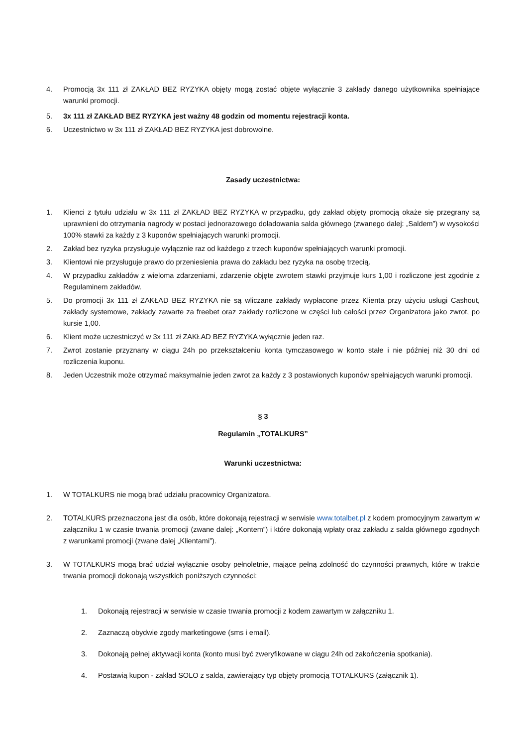4. Promocją 3x 111 zł ZAKŁAD BEZ RYZYKA objęty mogą zostać objęte wyłącznie 3 zakłady danego użytkownika spełniające warunki promocji.
5. 3x 111 zł ZAKŁAD BEZ RYZYKA jest ważny 48 godzin od momentu rejestracji konta.
6. Uczestnictwo w 3x 111 zł ZAKŁAD BEZ RYZYKA jest dobrowolne.
Zasady uczestnictwa:
1. Klienci z tytułu udziału w 3x 111 zł ZAKŁAD BEZ RYZYKA w przypadku, gdy zakład objęty promocją okaże się przegrany są uprawnieni do otrzymania nagrody w postaci jednorazowego doładowania salda głównego (zwanego dalej: „Saldem”) w wysokości 100% stawki za każdy z 3 kuponów spełniających warunki promocji.
2. Zakład bez ryzyka przysługuje wyłącznie raz od każdego z trzech kuponów spełniających warunki promocji.
3. Klientowi nie przysługuje prawo do przeniesienia prawa do zakładu bez ryzyka na osobę trzecią.
4. W przypadku zakładów z wieloma zdarzeniami, zdarzenie objęte zwrotem stawki przyjmuje kurs 1,00 i rozliczone jest zgodnie z Regulaminem zakładów.
5. Do promocji 3x 111 zł ZAKŁAD BEZ RYZYKA nie są wliczane zakłady wypłacone przez Klienta przy użyciu usługi Cashout, zakłady systemowe, zakłady zawarte za freebet oraz zakłady rozliczone w części lub całości przez Organizatora jako zwrot, po kursie 1,00.
6. Klient może uczestniczyć w 3x 111 zł ZAKŁAD BEZ RYZYKA wyłącznie jeden raz.
7. Zwrot zostanie przyznany w ciągu 24h po przekształceniu konta tymczasowego w konto stałe i nie później niż 30 dni od rozliczenia kuponu.
8. Jeden Uczestnik może otrzymać maksymalnie jeden zwrot za każdy z 3 postawionych kuponów spełniających warunki promocji.
§ 3
Regulamin „TOTALKURS”
Warunki uczestnictwa:
1. W TOTALKURS nie mogą brać udziału pracownicy Organizatora.
2. TOTALKURS przeznaczona jest dla osób, które dokonają rejestracji w serwisie www.totalbet.pl z kodem promocyjnym zawartym w załączniku 1 w czasie trwania promocji (zwane dalej: „Kontem”) i które dokonają wpłaty oraz zakładu z salda głównego zgodnych z warunkami promocji (zwane dalej „Klientami”).
3. W TOTALKURS mogą brać udział wyłącznie osoby pełnoletnie, mające pełną zdolność do czynności prawnych, które w trakcie trwania promocji dokonają wszystkich poniższych czynności:
1. Dokonają rejestracji w serwisie w czasie trwania promocji z kodem zawartym w załączniku 1.
2. Zaznaczą obydwie zgody marketingowe (sms i email).
3. Dokonają pełnej aktywacji konta (konto musi być zweryfikowane w ciągu 24h od zakończenia spotkania).
4. Postawią kupon - zakład SOLO z salda, zawierający typ objęty promocją TOTALKURS (załącznik 1).